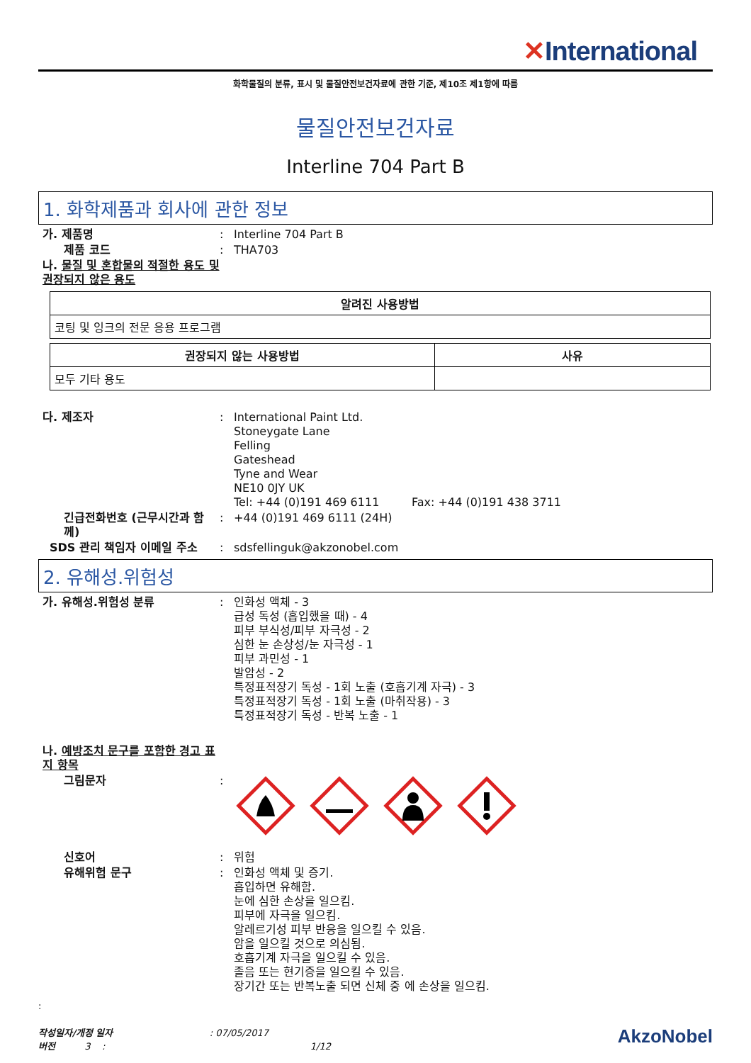✕International
화학물질의 분류, 표시 및 물질안전보건자료에 관한 기준, 제10조 제1항에 따름
물질안전보건자료
Interline 704 Part B
1. 화학제품과 회사에 관한 정보
가. 제품명 : Interline 704 Part B
제품 코드 : THA703
나. 물질 및 혼합물의 적절한 용도 및 권장되지 않은 용도
| 알려진 사용방법 |
| --- |
| 코팅 및 잉크의 전문 응용 프로그램 |
| 권장되지 않는 사용방법 | 사유 |
| --- | --- |
| 모두 기타 용도 | |
다. 제조자 : International Paint Ltd.
Stoneygate Lane
Felling
Gateshead
Tyne and Wear
NE10 0JY UK
Tel: +44 (0)191 469 6111 Fax: +44 (0)191 438 3711
긴급전화번호 (근무시간과 함께)
: +44 (0)191 469 6111 (24H)
SDS 관리 책임자 이메일 주소 : sdsfellinguk@akzonobel.com
2. 유해성.위험성
가. 유해성.위험성 분류 : 인화성 액체 - 3
급성 독성 (흡입했을 때) - 4
피부 부식성/피부 자극성 - 2
심한 눈 손상성/눈 자극성 - 1
피부 과민성 - 1
발암성 - 2
특정표적장기 독성 - 1회 노출 (호흡기계 자극) - 3
특정표적장기 독성 - 1회 노출 (마취작용) - 3
특정표적장기 독성 - 반복 노출 - 1
나. 예방조치 문구를 포함한 경고 표지 항목
그림문자 :
신호어 : 위험
유해위험 문구 : 인화성 액체 및 증기.
흡입하면 유해함.
눈에 심한 손상을 일으킴.
피부에 자극을 일으킴.
알레르기성 피부 반응을 일으킬 수 있음.
암을 일으킬 것으로 의심됨.
호흡기계 자극을 일으킬 수 있음.
졸음 또는 현기증을 일으킬 수 있음.
장기간 또는 반복노출 되면 신체 중 에 손상을 일으킴.
:
작성일자/개정 일자 : 07/05/2017
버전 3 : 1/12
AkzoNobel